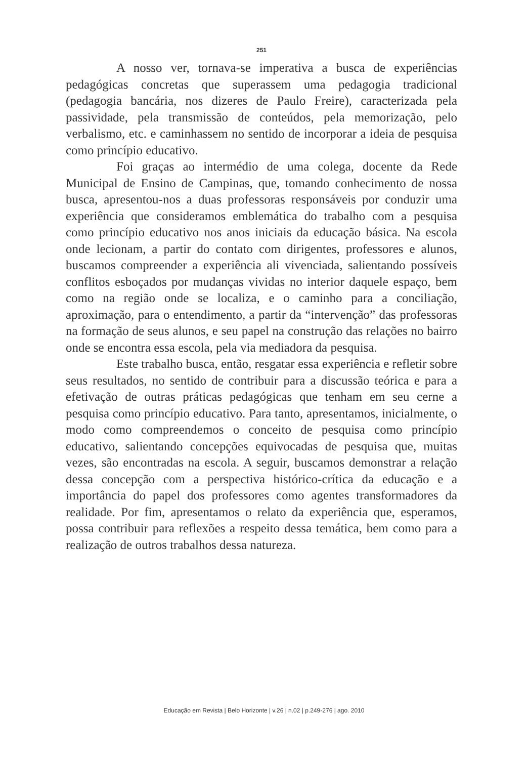251
A nosso ver, tornava-se imperativa a busca de experiências pedagógicas concretas que superassem uma pedagogia tradicional (pedagogia bancária, nos dizeres de Paulo Freire), caracterizada pela passividade, pela transmissão de conteúdos, pela memorização, pelo verbalismo, etc. e caminhassem no sentido de incorporar a ideia de pesquisa como princípio educativo.
Foi graças ao intermédio de uma colega, docente da Rede Municipal de Ensino de Campinas, que, tomando conhecimento de nossa busca, apresentou-nos a duas professoras responsáveis por conduzir uma experiência que consideramos emblemática do trabalho com a pesquisa como princípio educativo nos anos iniciais da educação básica. Na escola onde lecionam, a partir do contato com dirigentes, professores e alunos, buscamos compreender a experiência ali vivenciada, salientando possíveis conflitos esboçados por mudanças vividas no interior daquele espaço, bem como na região onde se localiza, e o caminho para a conciliação, aproximação, para o entendimento, a partir da “intervenção” das professoras na formação de seus alunos, e seu papel na construção das relações no bairro onde se encontra essa escola, pela via mediadora da pesquisa.
Este trabalho busca, então, resgatar essa experiência e refletir sobre seus resultados, no sentido de contribuir para a discussão teórica e para a efetivação de outras práticas pedagógicas que tenham em seu cerne a pesquisa como princípio educativo. Para tanto, apresentamos, inicialmente, o modo como compreendemos o conceito de pesquisa como princípio educativo, salientando concepções equivocadas de pesquisa que, muitas vezes, são encontradas na escola. A seguir, buscamos demonstrar a relação dessa concepção com a perspectiva histórico-crítica da educação e a importância do papel dos professores como agentes transformadores da realidade. Por fim, apresentamos o relato da experiência que, esperamos, possa contribuir para reflexões a respeito dessa temática, bem como para a realização de outros trabalhos dessa natureza.
Educação em Revista | Belo Horizonte | v.26 | n.02 | p.249-276 | ago. 2010